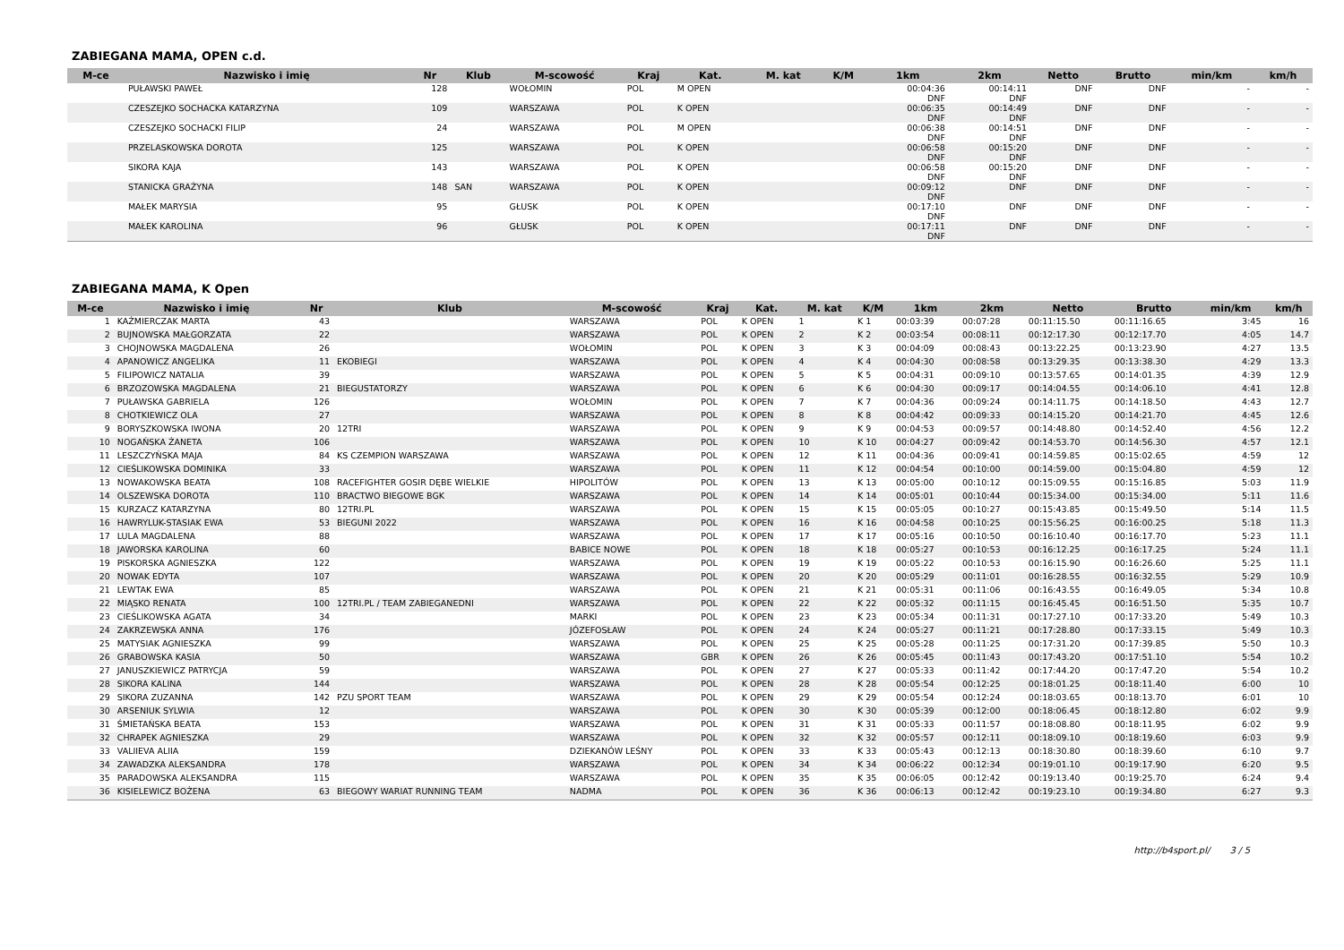ZABIEGANA MAMA, OPEN c.d.
| M-ce | Nazwisko i imię | Nr | Klub | M-scowość | Kraj | Kat. | M. kat | K/M | 1km | 2km | Netto | Brutto | min/km | km/h |
| --- | --- | --- | --- | --- | --- | --- | --- | --- | --- | --- | --- | --- | --- | --- |
| | PUŁAWSKI PAWEŁ | 128 | | WOŁOMIN | POL | M OPEN | | | 00:04:36 DNF | 00:14:11 DNF | DNF | DNF | - | - |
| | CZESZEJKO SOCHACKA KATARZYNA | 109 | | WARSZAWA | POL | K OPEN | | | 00:06:35 DNF | 00:14:49 DNF | DNF | DNF | - | - |
| | CZESZEJKO SOCHACKI FILIP | 24 | | WARSZAWA | POL | M OPEN | | | 00:06:38 DNF | 00:14:51 DNF | DNF | DNF | - | - |
| | PRZELASKOWSKA DOROTA | 125 | | WARSZAWA | POL | K OPEN | | | 00:06:58 DNF | 00:15:20 DNF | DNF | DNF | - | - |
| | SIKORA KAJA | 143 | | WARSZAWA | POL | K OPEN | | | 00:06:58 DNF | 00:15:20 DNF | DNF | DNF | - | - |
| | STANICKA GRAŻYNA | 148 | SAN | WARSZAWA | POL | K OPEN | | | 00:09:12 DNF | DNF | DNF | DNF | - | - |
| | MAŁEK MARYSIA | 95 | | GŁUSK | POL | K OPEN | | | 00:17:10 DNF | DNF | DNF | DNF | - | - |
| | MAŁEK KAROLINA | 96 | | GŁUSK | POL | K OPEN | | | 00:17:11 DNF | DNF | DNF | DNF | - | - |
ZABIEGANA MAMA, K Open
| M-ce | Nazwisko i imię | Nr | Klub | M-scowość | Kraj | Kat. | M. kat | K/M | 1km | 2km | Netto | Brutto | min/km | km/h |
| --- | --- | --- | --- | --- | --- | --- | --- | --- | --- | --- | --- | --- | --- | --- |
| 1 | KAŹMIERCZAK MARTA | 43 | | WARSZAWA | POL | K OPEN | 1 | K 1 | 00:03:39 | 00:07:28 | 00:11:15.50 | 00:11:16.65 | 3:45 | 16 |
| 2 | BUJNOWSKA MAŁGORZATA | 22 | | WARSZAWA | POL | K OPEN | 2 | K 2 | 00:03:54 | 00:08:11 | 00:12:17.30 | 00:12:17.70 | 4:05 | 14.7 |
| 3 | CHOJNOWSKA MAGDALENA | 26 | | WOŁOMIN | POL | K OPEN | 3 | K 3 | 00:04:09 | 00:08:43 | 00:13:22.25 | 00:13:23.90 | 4:27 | 13.5 |
| 4 | APANOWICZ ANGELIKA | 11 | EKOBIEGI | WARSZAWA | POL | K OPEN | 4 | K 4 | 00:04:30 | 00:08:58 | 00:13:29.35 | 00:13:38.30 | 4:29 | 13.3 |
| 5 | FILIPOWICZ NATALIA | 39 | | WARSZAWA | POL | K OPEN | 5 | K 5 | 00:04:31 | 00:09:10 | 00:13:57.65 | 00:14:01.35 | 4:39 | 12.9 |
| 6 | BRZOZOWSKA MAGDALENA | 21 | BIEGUSTATORZY | WARSZAWA | POL | K OPEN | 6 | K 6 | 00:04:30 | 00:09:17 | 00:14:04.55 | 00:14:06.10 | 4:41 | 12.8 |
| 7 | PUŁAWSKA GABRIELA | 126 | | WOŁOMIN | POL | K OPEN | 7 | K 7 | 00:04:36 | 00:09:24 | 00:14:11.75 | 00:14:18.50 | 4:43 | 12.7 |
| 8 | CHOTKIEWICZ OLA | 27 | | WARSZAWA | POL | K OPEN | 8 | K 8 | 00:04:42 | 00:09:33 | 00:14:15.20 | 00:14:21.70 | 4:45 | 12.6 |
| 9 | BORYSZKOWSKA IWONA | 20 | 12TRI | WARSZAWA | POL | K OPEN | 9 | K 9 | 00:04:53 | 00:09:57 | 00:14:48.80 | 00:14:52.40 | 4:56 | 12.2 |
| 10 | NOGAŃSKA ŻANETA | 106 | | WARSZAWA | POL | K OPEN | 10 | K 10 | 00:04:27 | 00:09:42 | 00:14:53.70 | 00:14:56.30 | 4:57 | 12.1 |
| 11 | LESZCZYŃSKA MAJA | 84 | KS CZEMPION WARSZAWA | WARSZAWA | POL | K OPEN | 12 | K 11 | 00:04:36 | 00:09:41 | 00:14:59.85 | 00:15:02.65 | 4:59 | 12 |
| 12 | CIEŚLIKOWSKA DOMINIKA | 33 | | WARSZAWA | POL | K OPEN | 11 | K 12 | 00:04:54 | 00:10:00 | 00:14:59.00 | 00:15:04.80 | 4:59 | 12 |
| 13 | NOWAKOWSKA BEATA | 108 | RACEFIGHTER GOSIR DĘBE WIELKIE | HIPOLITÓW | POL | K OPEN | 13 | K 13 | 00:05:00 | 00:10:12 | 00:15:09.55 | 00:15:16.85 | 5:03 | 11.9 |
| 14 | OLSZEWSKA DOROTA | 110 | BRACTWO BIEGOWE BGK | WARSZAWA | POL | K OPEN | 14 | K 14 | 00:05:01 | 00:10:44 | 00:15:34.00 | 00:15:34.00 | 5:11 | 11.6 |
| 15 | KURZACZ KATARZYNA | 80 | 12TRI.PL | WARSZAWA | POL | K OPEN | 15 | K 15 | 00:05:05 | 00:10:27 | 00:15:43.85 | 00:15:49.50 | 5:14 | 11.5 |
| 16 | HAWRYLUK-STASIAK EWA | 53 | BIEGUNI 2022 | WARSZAWA | POL | K OPEN | 16 | K 16 | 00:04:58 | 00:10:25 | 00:15:56.25 | 00:16:00.25 | 5:18 | 11.3 |
| 17 | LULA MAGDALENA | 88 | | WARSZAWA | POL | K OPEN | 17 | K 17 | 00:05:16 | 00:10:50 | 00:16:10.40 | 00:16:17.70 | 5:23 | 11.1 |
| 18 | JAWORSKA KAROLINA | 60 | | BABICE NOWE | POL | K OPEN | 18 | K 18 | 00:05:27 | 00:10:53 | 00:16:12.25 | 00:16:17.25 | 5:24 | 11.1 |
| 19 | PISKORSKA AGNIESZKA | 122 | | WARSZAWA | POL | K OPEN | 19 | K 19 | 00:05:22 | 00:10:53 | 00:16:15.90 | 00:16:26.60 | 5:25 | 11.1 |
| 20 | NOWAK EDYTA | 107 | | WARSZAWA | POL | K OPEN | 20 | K 20 | 00:05:29 | 00:11:01 | 00:16:28.55 | 00:16:32.55 | 5:29 | 10.9 |
| 21 | LEWTAK EWA | 85 | | WARSZAWA | POL | K OPEN | 21 | K 21 | 00:05:31 | 00:11:06 | 00:16:43.55 | 00:16:49.05 | 5:34 | 10.8 |
| 22 | MIĄSKO RENATA | 100 | 12TRI.PL / TEAM ZABIEGANEDNI | WARSZAWA | POL | K OPEN | 22 | K 22 | 00:05:32 | 00:11:15 | 00:16:45.45 | 00:16:51.50 | 5:35 | 10.7 |
| 23 | CIEŚLIKOWSKA AGATA | 34 | | MARKI | POL | K OPEN | 23 | K 23 | 00:05:34 | 00:11:31 | 00:17:27.10 | 00:17:33.20 | 5:49 | 10.3 |
| 24 | ZAKRZEWSKA ANNA | 176 | | JÓZEFOSŁAW | POL | K OPEN | 24 | K 24 | 00:05:27 | 00:11:21 | 00:17:28.80 | 00:17:33.15 | 5:49 | 10.3 |
| 25 | MATYSIAK AGNIESZKA | 99 | | WARSZAWA | POL | K OPEN | 25 | K 25 | 00:05:28 | 00:11:25 | 00:17:31.20 | 00:17:39.85 | 5:50 | 10.3 |
| 26 | GRABOWSKA KASIA | 50 | | WARSZAWA | GBR | K OPEN | 26 | K 26 | 00:05:45 | 00:11:43 | 00:17:43.20 | 00:17:51.10 | 5:54 | 10.2 |
| 27 | JANUSZKIEWICZ PATRYCJA | 59 | | WARSZAWA | POL | K OPEN | 27 | K 27 | 00:05:33 | 00:11:42 | 00:17:44.20 | 00:17:47.20 | 5:54 | 10.2 |
| 28 | SIKORA KALINA | 144 | | WARSZAWA | POL | K OPEN | 28 | K 28 | 00:05:54 | 00:12:25 | 00:18:01.25 | 00:18:11.40 | 6:00 | 10 |
| 29 | SIKORA ZUZANNA | 142 | PZU SPORT TEAM | WARSZAWA | POL | K OPEN | 29 | K 29 | 00:05:54 | 00:12:24 | 00:18:03.65 | 00:18:13.70 | 6:01 | 10 |
| 30 | ARSENIUK SYLWIA | 12 | | WARSZAWA | POL | K OPEN | 30 | K 30 | 00:05:39 | 00:12:00 | 00:18:06.45 | 00:18:12.80 | 6:02 | 9.9 |
| 31 | ŚMIETAŃSKA BEATA | 153 | | WARSZAWA | POL | K OPEN | 31 | K 31 | 00:05:33 | 00:11:57 | 00:18:08.80 | 00:18:11.95 | 6:02 | 9.9 |
| 32 | CHRAPEK AGNIESZKA | 29 | | WARSZAWA | POL | K OPEN | 32 | K 32 | 00:05:57 | 00:12:11 | 00:18:09.10 | 00:18:19.60 | 6:03 | 9.9 |
| 33 | VALIIEVA ALIIA | 159 | | DZIEKANÓW LEŚNY | POL | K OPEN | 33 | K 33 | 00:05:43 | 00:12:13 | 00:18:30.80 | 00:18:39.60 | 6:10 | 9.7 |
| 34 | ZAWADZKA ALEKSANDRA | 178 | | WARSZAWA | POL | K OPEN | 34 | K 34 | 00:06:22 | 00:12:34 | 00:19:01.10 | 00:19:17.90 | 6:20 | 9.5 |
| 35 | PARADOWSKA ALEKSANDRA | 115 | | WARSZAWA | POL | K OPEN | 35 | K 35 | 00:06:05 | 00:12:42 | 00:19:13.40 | 00:19:25.70 | 6:24 | 9.4 |
| 36 | KISIELEWICZ BOŻENA | 63 | BIEGOWY WARIAT RUNNING TEAM | NADMA | POL | K OPEN | 36 | K 36 | 00:06:13 | 00:12:42 | 00:19:23.10 | 00:19:34.80 | 6:27 | 9.3 |
http://b4sport.pl/ 3 / 5